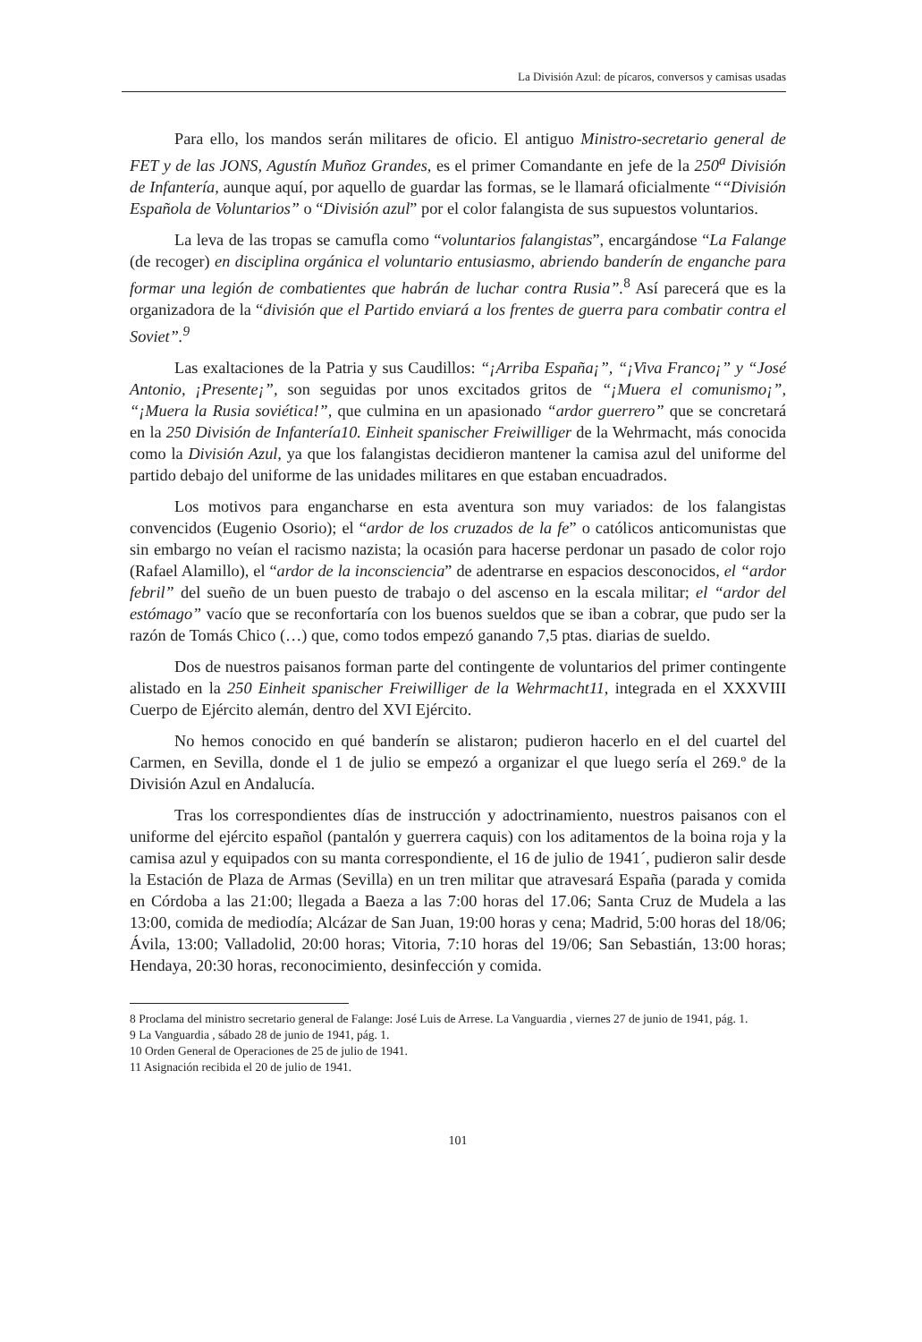La División Azul: de pícaros, conversos y camisas usadas
Para ello, los mandos serán militares de oficio. El antiguo Ministro-secretario general de FET y de las JONS, Agustín Muñoz Grandes, es el primer Comandante en jefe de la 250<sup>a</sup> División de Infantería, aunque aquí, por aquello de guardar las formas, se le llamará oficialmente ““División Española de Voluntarios” o “División azul” por el color falangista de sus supuestos voluntarios.
La leva de las tropas se camufla como “voluntarios falangistas”, encargándose “La Falange (de recoger) en disciplina orgánica el voluntario entusiasmo, abriendo banderín de enganche para formar una legión de combatientes que habrán de luchar contra Rusia”.<sup>8</sup> Así parecerá que es la organizadora de la “división que el Partido enviará a los frentes de guerra para combatir contra el Soviet”.<sup>9</sup>
Las exaltaciones de la Patria y sus Caudillos: “¡Arriba España¡”, “¡Viva Franco¡” y “José Antonio, ¡Presente¡”, son seguidas por unos excitados gritos de “¡Muera el comunismo¡”, “¡Muera la Rusia soviética!”, que culmina en un apasionado “ardor guerrero” que se concretará en la 250 División de Infantería10. Einheit spanischer Freiwilliger de la Wehrmacht, más conocida como la División Azul, ya que los falangistas decidieron mantener la camisa azul del uniforme del partido debajo del uniforme de las unidades militares en que estaban encuadrados.
Los motivos para engancharse en esta aventura son muy variados: de los falangistas convencidos (Eugenio Osorio); el “ardor de los cruzados de la fe” o católicos anticomunistas que sin embargo no veían el racismo nazista; la ocasión para hacerse perdonar un pasado de color rojo (Rafael Alamillo), el “ardor de la inconsciencia” de adentrarse en espacios desconocidos, el “ardor febril” del sueño de un buen puesto de trabajo o del ascenso en la escala militar; el “ardor del estómago” vacío que se reconfortaría con los buenos sueldos que se iban a cobrar, que pudo ser la razón de Tomás Chico (…) que, como todos empezó ganando 7,5 ptas. diarias de sueldo.
Dos de nuestros paisanos forman parte del contingente de voluntarios del primer contingente alistado en la 250 Einheit spanischer Freiwilliger de la Wehrmacht11, integrada en el XXXVIII Cuerpo de Ejército alemán, dentro del XVI Ejército.
No hemos conocido en qué banderín se alistaron; pudieron hacerlo en el del cuartel del Carmen, en Sevilla, donde el 1 de julio se empezó a organizar el que luego sería el 269.º de la División Azul en Andalucía.
Tras los correspondientes días de instrucción y adoctrinamiento, nuestros paisanos con el uniforme del ejército español (pantalón y guerrera caquis) con los aditamentos de la boina roja y la camisa azul y equipados con su manta correspondiente, el 16 de julio de 1941´, pudieron salir desde la Estación de Plaza de Armas (Sevilla) en un tren militar que atravesará España (parada y comida en Córdoba a las 21:00; llegada a Baeza a las 7:00 horas del 17.06; Santa Cruz de Mudela a las 13:00, comida de mediodía; Alcázar de San Juan, 19:00 horas y cena; Madrid, 5:00 horas del 18/06; Ávila, 13:00; Valladolid, 20:00 horas; Vitoria, 7:10 horas del 19/06; San Sebastián, 13:00 horas; Hendaya, 20:30 horas, reconocimiento, desinfección y comida.
8 Proclama del ministro secretario general de Falange: José Luis de Arrese. La Vanguardia , viernes 27 de junio de 1941, pág. 1.
9 La Vanguardia , sábado 28 de junio de 1941, pág. 1.
10 Orden General de Operaciones de 25 de julio de 1941.
11 Asignación recibida el 20 de julio de 1941.
101